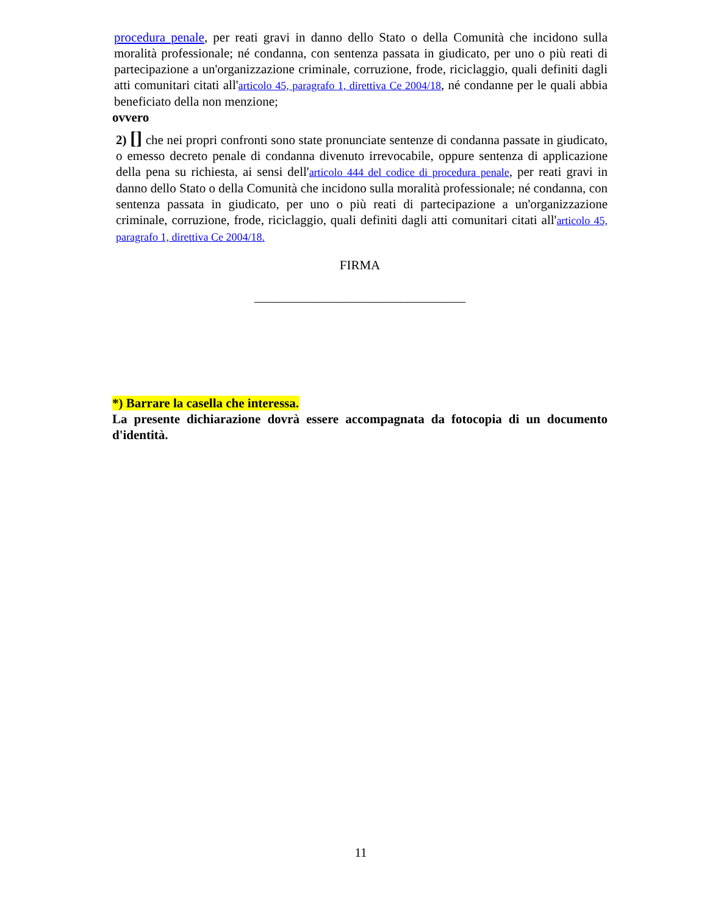procedura penale, per reati gravi in danno dello Stato o della Comunità che incidono sulla moralità professionale; né condanna, con sentenza passata in giudicato, per uno o più reati di partecipazione a un'organizzazione criminale, corruzione, frode, riciclaggio, quali definiti dagli atti comunitari citati all'articolo 45, paragrafo 1, direttiva Ce 2004/18, né condanne per le quali abbia beneficiato della non menzione;
ovvero
2) [] che nei propri confronti sono state pronunciate sentenze di condanna passate in giudicato, o emesso decreto penale di condanna divenuto irrevocabile, oppure sentenza di applicazione della pena su richiesta, ai sensi dell'articolo 444 del codice di procedura penale, per reati gravi in danno dello Stato o della Comunità che incidono sulla moralità professionale; né condanna, con sentenza passata in giudicato, per uno o più reati di partecipazione a un'organizzazione criminale, corruzione, frode, riciclaggio, quali definiti dagli atti comunitari citati all'articolo 45, paragrafo 1, direttiva Ce 2004/18.
FIRMA
_________________________________
*) Barrare la casella che interessa.
La presente dichiarazione dovrà essere accompagnata da fotocopia di un documento d'identità.
11